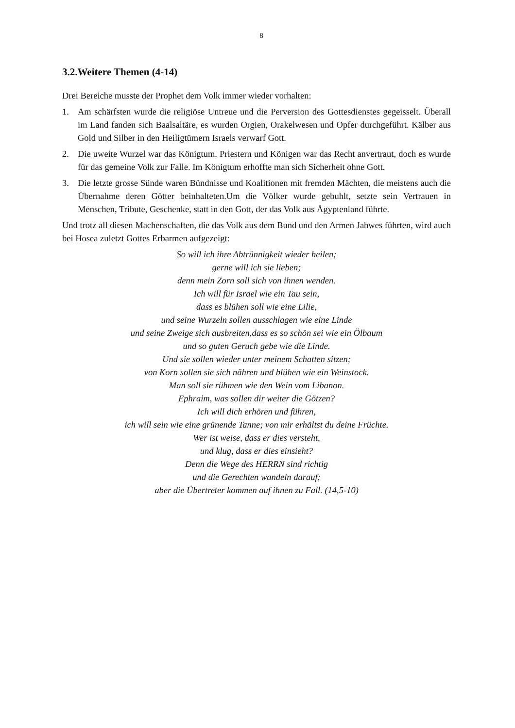8
3.2.Weitere Themen (4-14)
Drei Bereiche musste der Prophet dem Volk immer wieder vorhalten:
1. Am schärfsten wurde die religiöse Untreue und die Perversion des Gottesdienstes gegeis­selt. Überall im Land fanden sich Baalsaltäre, es wurden Orgien, Orakelwesen und Opfer durchgeführt. Kälber aus Gold und Silber in den Heiligtümern Israels verwarf Gott.
2. Die uweite Wurzel war das Königtum. Priestern und Königen war das Recht anvertraut, doch es wurde für das gemeine Volk zur Falle. Im Königtum erhoffte man sich Sicherheit ohne Gott.
3. Die letzte grosse Sünde waren Bündnisse und Koalitionen mit fremden Mächten, die meistens auch die Übernahme deren Götter beinhalteten.Um die Völker wurde gebuhlt, setzte sein Vertrauen in Menschen, Tribute, Geschenke, statt in den Gott, der das Volk aus Ägyptenland führte.
Und trotz all diesen Machenschaften, die das Volk aus dem Bund und den Armen Jahwes führten, wird auch bei Hosea zuletzt Gottes Erbarmen aufgezeigt:
So will ich ihre Abtrünnigkeit wieder heilen;
gerne will ich sie lieben;
denn mein Zorn soll sich von ihnen wenden.
Ich will für Israel wie ein Tau sein,
dass es blühen soll wie eine Lilie,
und seine Wurzeln sollen ausschlagen wie eine Linde
und seine Zweige sich ausbreiten,dass es so schön sei wie ein Ölbaum
und so guten Geruch gebe wie die Linde.
Und sie sollen wieder unter meinem Schatten sitzen;
von Korn sollen sie sich nähren und blühen wie ein Weinstock.
Man soll sie rühmen wie den Wein vom Libanon.
Ephraim, was sollen dir weiter die Götzen?
Ich will dich erhören und führen,
ich will sein wie eine grünende Tanne; von mir erhältst du deine Früchte.
Wer ist weise, dass er dies versteht,
und klug, dass er dies einsieht?
Denn die Wege des HERRN sind richtig
und die Gerechten wandeln darauf;
aber die Übertreter kommen auf ihnen zu Fall. (14,5-10)